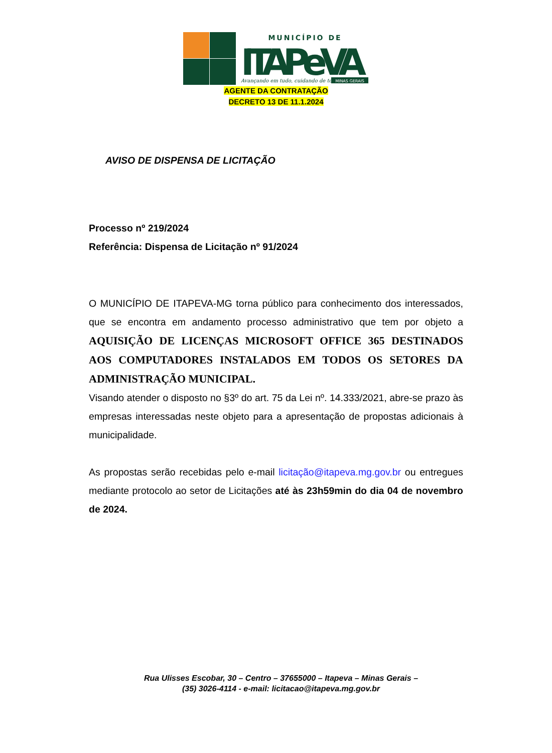MUNICÍPIO DE
ITAPeVA
Avançando em tudo, cuidando de todos.
MINAS GERAIS
AGENTE DA CONTRATAÇÃO
DECRETO 13 DE 11.1.2024
AVISO DE DISPENSA DE LICITAÇÃO
Processo nº 219/2024
Referência: Dispensa de Licitação nº 91/2024
O MUNICÍPIO DE ITAPEVA-MG torna público para conhecimento dos interessados, que se encontra em andamento processo administrativo que tem por objeto a AQUISIÇÃO DE LICENÇAS MICROSOFT OFFICE 365 DESTINADOS AOS COMPUTADORES INSTALADOS EM TODOS OS SETORES DA ADMINISTRAÇÃO MUNICIPAL.
Visando atender o disposto no §3º do art. 75 da Lei nº. 14.333/2021, abre-se prazo às empresas interessadas neste objeto para a apresentação de propostas adicionais à municipalidade.
As propostas serão recebidas pelo e-mail licitação@itapeva.mg.gov.br ou entregues mediante protocolo ao setor de Licitações até às 23h59min do dia 04 de novembro de 2024.
Rua Ulisses Escobar, 30 – Centro – 37655000 – Itapeva – Minas Gerais –
(35) 3026-4114 - e-mail: licitacao@itapeva.mg.gov.br